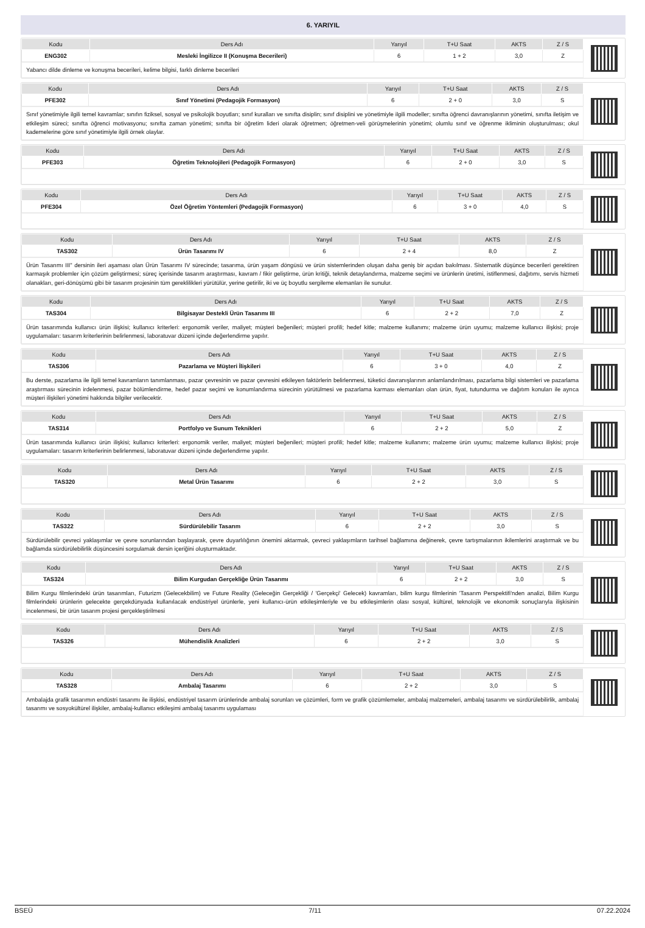6. YARIYIL
| Kodu | Ders Adı | Yarıyıl | T+U Saat | AKTS | Z / S |
| --- | --- | --- | --- | --- | --- |
| ENG302 | Mesleki İngilizce II (Konuşma Becerileri) | 6 | 1 + 2 | 3,0 | Z |
Yabancı dilde dinleme ve konuşma becerileri, kelime bilgisi, farklı dinleme becerileri
| Kodu | Ders Adı | Yarıyıl | T+U Saat | AKTS | Z / S |
| --- | --- | --- | --- | --- | --- |
| PFE302 | Sınıf Yönetimi (Pedagojik Formasyon) | 6 | 2 + 0 | 3,0 | S |
Sınıf yönetimiyle ilgili temel kavramlar; sınıfın fiziksel, sosyal ve psikolojik boyutları; sınıf kuralları ve sınıfta disiplin; sınıf disiplini ve yönetimiyle ilgili modeller; sınıfta öğrenci davranışlarının yönetimi, sınıfta iletişim ve etkileşim süreci; sınıfta öğrenci motivasyonu; sınıfta zaman yönetimi; sınıfta bir öğretim lideri olarak öğretmen; öğretmen-veli görüşmelerinin yönetimi; olumlu sınıf ve öğrenme ikliminin oluşturulması; okul kademelerine göre sınıf yönetimiyle ilgili örnek olaylar.
| Kodu | Ders Adı | Yarıyıl | T+U Saat | AKTS | Z / S |
| --- | --- | --- | --- | --- | --- |
| PFE303 | Öğretim Teknolojileri (Pedagojik Formasyon) | 6 | 2 + 0 | 3,0 | S |
| Kodu | Ders Adı | Yarıyıl | T+U Saat | AKTS | Z / S |
| --- | --- | --- | --- | --- | --- |
| PFE304 | Özel Öğretim Yöntemleri (Pedagojik Formasyon) | 6 | 3 + 0 | 4,0 | S |
| Kodu | Ders Adı | Yarıyıl | T+U Saat | AKTS | Z / S |
| --- | --- | --- | --- | --- | --- |
| TAS302 | Ürün Tasarımı IV | 6 | 2 + 4 | 8,0 | Z |
Ürün Tasarımı III" dersinin ileri aşaması olan Ürün Tasarımı IV sürecinde; tasarıma, ürün yaşam döngüsü ve ürün sistemlerinden oluşan daha geniş bir açıdan bakılması. Sistematik düşünce becerileri gerektiren karmaşık problemler için çözüm geliştirmesi; süreç içerisinde tasarım araştırması, kavram / fikir geliştirme, ürün kritiği, teknik detaylandırma, malzeme seçimi ve ürünlerin üretimi, istiflenmesi, dağıtımı, servis hizmeti olanakları, geri-dönüşümü gibi bir tasarım projesinin tüm gereklilikleri yürütülür, yerine getirilir, iki ve üç boyutlu sergileme elemanları ile sunulur.
| Kodu | Ders Adı | Yarıyıl | T+U Saat | AKTS | Z / S |
| --- | --- | --- | --- | --- | --- |
| TAS304 | Bilgisayar Destekli Ürün Tasarımı III | 6 | 2 + 2 | 7,0 | Z |
Ürün tasarımında kullanıcı ürün ilişkisi; kullanıcı kriterleri: ergonomik veriler, maliyet; müşteri beğenileri; müşteri profili; hedef kitle; malzeme kullanımı; malzeme ürün uyumu; malzeme kullanıcı ilişkisi; proje uygulamaları: tasarım kriterlerinin belirlenmesi, laboratuvar düzeni içinde değerlendirme yapılır.
| Kodu | Ders Adı | Yarıyıl | T+U Saat | AKTS | Z / S |
| --- | --- | --- | --- | --- | --- |
| TAS306 | Pazarlama ve Müşteri İlişkileri | 6 | 3 + 0 | 4,0 | Z |
Bu derste, pazarlama ile ilgili temel kavramların tanımlanması, pazar çevresinin ve pazar çevresini etkileyen faktörlerin belirlenmesi, tüketici davranışlarının anlamlandırılması, pazarlama bilgi sistemleri ve pazarlama araştırması sürecinin irdelenmesi, pazar bölümlendirme, hedef pazar seçimi ve konumlandırma sürecinin yürütülmesi ve pazarlama karması elemanları olan ürün, fiyat, tutundurma ve dağıtım konuları ile ayrıca müşteri ilişkileri yönetimi hakkında bilgiler verilecektir.
| Kodu | Ders Adı | Yarıyıl | T+U Saat | AKTS | Z / S |
| --- | --- | --- | --- | --- | --- |
| TAS314 | Portfolyo ve Sunum Teknikleri | 6 | 2 + 2 | 5,0 | Z |
Ürün tasarımında kullanıcı ürün ilişkisi; kullanıcı kriterleri: ergonomik veriler, maliyet; müşteri beğenileri; müşteri profili; hedef kitle; malzeme kullanımı; malzeme ürün uyumu; malzeme kullanıcı ilişkisi; proje uygulamaları: tasarım kriterlerinin belirlenmesi, laboratuvar düzeni içinde değerlendirme yapılır.
| Kodu | Ders Adı | Yarıyıl | T+U Saat | AKTS | Z / S |
| --- | --- | --- | --- | --- | --- |
| TAS320 | Metal Ürün Tasarımı | 6 | 2 + 2 | 3,0 | S |
| Kodu | Ders Adı | Yarıyıl | T+U Saat | AKTS | Z / S |
| --- | --- | --- | --- | --- | --- |
| TAS322 | Sürdürülebilir Tasarım | 6 | 2 + 2 | 3,0 | S |
Sürdürülebilir çevreci yaklaşımlar ve çevre sorunlarından başlayarak, çevre duyarlılığının önemini aktarmak, çevreci yaklaşımların tarihsel bağlamına değinerek, çevre tartışmalarının ikilemlerini araştırmak ve bu bağlamda sürdürülebilirlik düşüncesini sorgulamak dersin içeriğini oluşturmaktadır.
| Kodu | Ders Adı | Yarıyıl | T+U Saat | AKTS | Z / S |
| --- | --- | --- | --- | --- | --- |
| TAS324 | Bilim Kurgudan Gerçekliğe Ürün Tasarımı | 6 | 2 + 2 | 3,0 | S |
Bilim Kurgu filmlerindeki ürün tasarımları, Futurizm (Gelecekbilim) ve Future Reality (Geleceğin Gerçekliği / 'Gerçekçi' Gelecek) kavramları, bilim kurgu filmlerinin 'Tasarım Perspektifi'nden analizi, Bilim Kurgu filmlerindeki ürünlerin gelecekte gerçekdünyada kullanılacak endüstriyel ürünlerle, yeni kullanıcı-ürün etkileşimleriyle ve bu etkileşimlerin olası sosyal, kültürel, teknolojik ve ekonomik sonuçlarıyla ilişkisinin incelenmesi, bir ürün tasarım projesi gerçekleştirilmesi
| Kodu | Ders Adı | Yarıyıl | T+U Saat | AKTS | Z / S |
| --- | --- | --- | --- | --- | --- |
| TAS326 | Mühendislik Analizleri | 6 | 2 + 2 | 3,0 | S |
| Kodu | Ders Adı | Yarıyıl | T+U Saat | AKTS | Z / S |
| --- | --- | --- | --- | --- | --- |
| TAS328 | Ambalaj Tasarımı | 6 | 2 + 2 | 3,0 | S |
Ambalajda grafik tasarımın endüstri tasarımı ile ilişkisi, endüstriyel tasarım ürünlerinde ambalaj sorunları ve çözümleri, form ve grafik çözümlemeler, ambalaj malzemeleri, ambalaj tasarımı ve sürdürülebilirlik, ambalaj tasarımı ve sosyokültürel ilişkiler, ambalaj-kullanıcı etkileşimi ambalaj tasarımı uygulaması
BSEÜ 7/11 07.22.2024